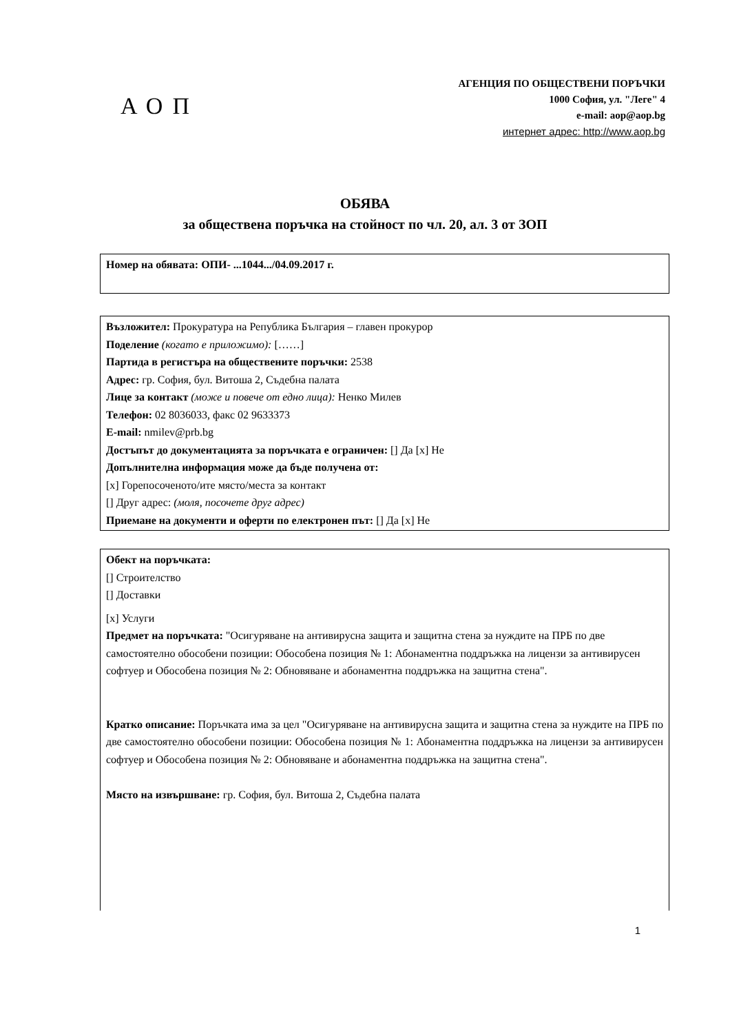АОП
АГЕНЦИЯ ПО ОБЩЕСТВЕНИ ПОРЪЧКИ
1000 София, ул. "Леге" 4
e-mail: aop@aop.bg
интернет адрес: http://www.aop.bg
ОБЯВА
за обществена поръчка на стойност по чл. 20, ал. 3 от ЗОП
Номер на обявата: ОПИ- ...1044.../04.09.2017 г.
Възложител: Прокуратура на Република България – главен прокурор
Поделение (когато е приложимо): [……]
Партида в регистъра на обществените поръчки: 2538
Адрес: гр. София, бул. Витоша 2, Съдебна палата
Лице за контакт (може и повече от едно лица): Ненко Милев
Телефон: 02 8036033, факс 02 9633373
E-mail: nmilev@prb.bg
Достъпът до документацията за поръчката е ограничен: [] Да [x] Не
Допълнителна информация може да бъде получена от:
[x] Горепосоченото/ите място/места за контакт
[] Друг адрес: (моля, посочете друг адрес)
Приемане на документи и оферти по електронен път: [] Да [x] Не
Обект на поръчката:
[] Строителство
[] Доставки
[x] Услуги
Предмет на поръчката: "Осигуряване на антивирусна защита и защитна стена за нуждите на ПРБ по две самостоятелно обособени позиции: Обособена позиция № 1: Абонаментна поддръжка на лицензи за антивирусен софтуер и Обособена позиция № 2: Обновяване и абонаментна поддръжка на защитна стена".
Кратко описание: Поръчката има за цел "Осигуряване на антивирусна защита и защитна стена за нуждите на ПРБ по две самостоятелно обособени позиции: Обособена позиция № 1: Абонаментна поддръжка на лицензи за антивирусен софтуер и Обособена позиция № 2: Обновяване и абонаментна поддръжка на защитна стена".
Място на извършване: гр. София, бул. Витоша 2, Съдебна палата
1